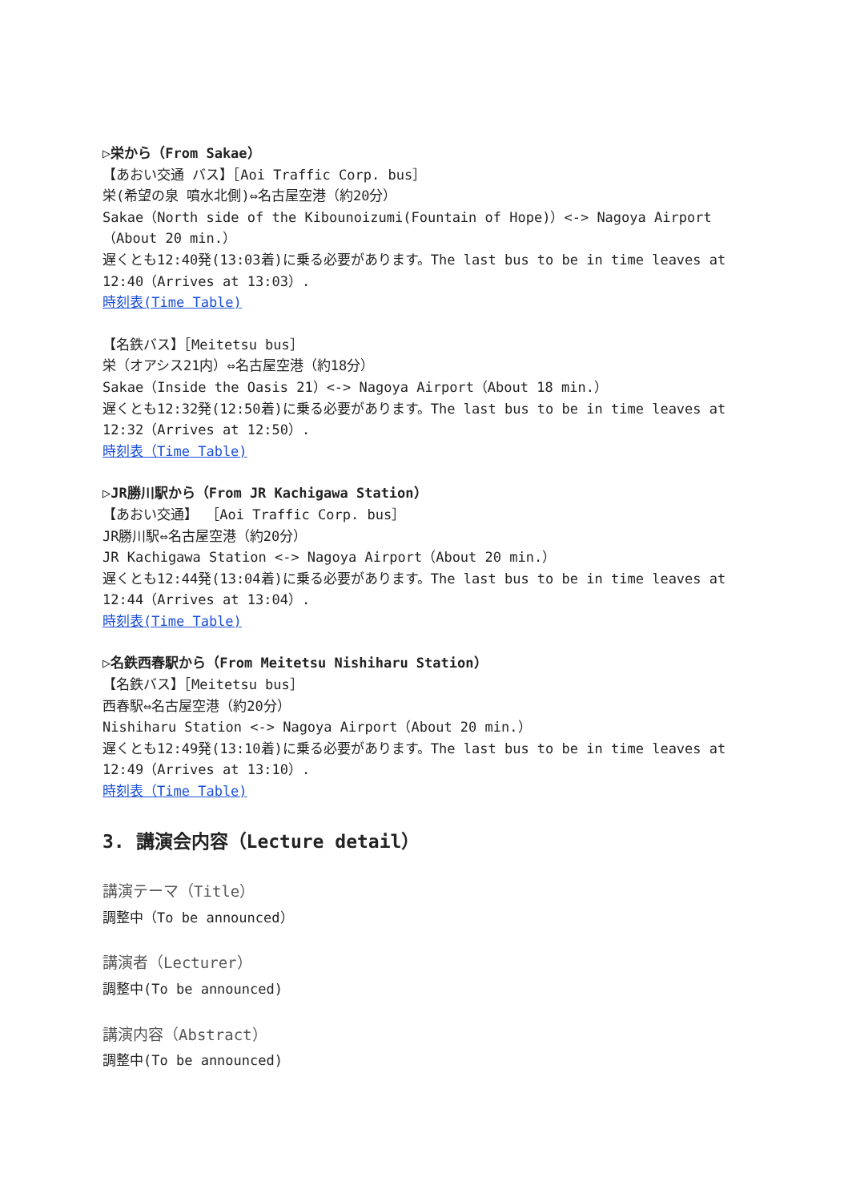▷栄から（From Sakae）
【あおい交通 バス】［Aoi Traffic Corp. bus］
栄(希望の泉 噴水北側)⇔名古屋空港（約20分）
Sakae（North side of the Kibounoizumi(Fountain of Hope)）<-> Nagoya Airport（About 20 min.）
遅くとも12:40発(13:03着)に乗る必要があります。The last bus to be in time leaves at 12:40（Arrives at 13:03）.
時刻表(Time Table)
【名鉄バス】［Meitetsu bus］
栄（オアシス21内）⇔名古屋空港（約18分）
Sakae（Inside the Oasis 21）<-> Nagoya Airport（About 18 min.）
遅くとも12:32発(12:50着)に乗る必要があります。The last bus to be in time leaves at 12:32（Arrives at 12:50）.
時刻表（Time Table)
▷JR勝川駅から（From JR Kachigawa Station）
【あおい交通】 ［Aoi Traffic Corp. bus］
JR勝川駅⇔名古屋空港（約20分）
JR Kachigawa Station <-> Nagoya Airport（About 20 min.）
遅くとも12:44発(13:04着)に乗る必要があります。The last bus to be in time leaves at 12:44（Arrives at 13:04）.
時刻表(Time Table)
▷名鉄西春駅から（From Meitetsu Nishiharu Station）
【名鉄バス】［Meitetsu bus］
西春駅⇔名古屋空港（約20分）
Nishiharu Station <-> Nagoya Airport（About 20 min.）
遅くとも12:49発(13:10着)に乗る必要があります。The last bus to be in time leaves at 12:49（Arrives at 13:10）.
時刻表（Time Table)
3. 講演会内容（Lecture detail）
講演テーマ（Title）
調整中（To be announced）
講演者（Lecturer）
調整中(To be announced)
講演内容（Abstract）
調整中(To be announced)